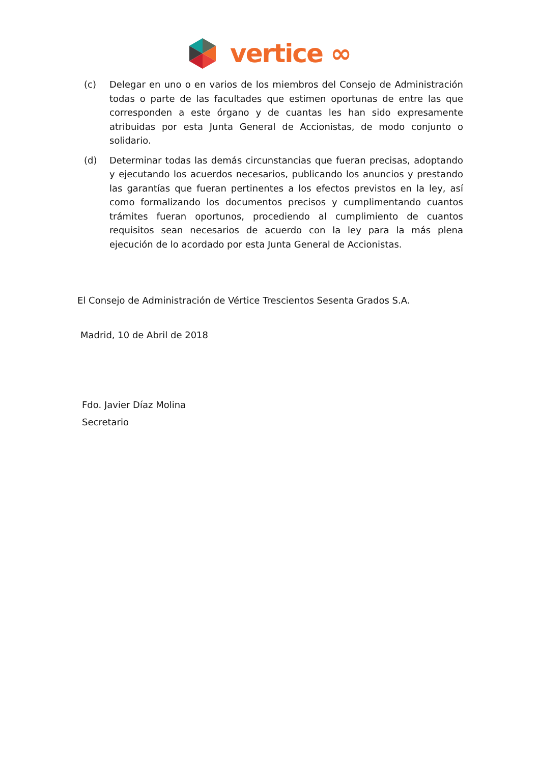vertice ∞
(c) Delegar en uno o en varios de los miembros del Consejo de Administración todas o parte de las facultades que estimen oportunas de entre las que corresponden a este órgano y de cuantas les han sido expresamente atribuidas por esta Junta General de Accionistas, de modo conjunto o solidario.
(d) Determinar todas las demás circunstancias que fueran precisas, adoptando y ejecutando los acuerdos necesarios, publicando los anuncios y prestando las garantías que fueran pertinentes a los efectos previstos en la ley, así como formalizando los documentos precisos y cumplimentando cuantos trámites fueran oportunos, procediendo al cumplimiento de cuantos requisitos sean necesarios de acuerdo con la ley para la más plena ejecución de lo acordado por esta Junta General de Accionistas.
El Consejo de Administración de Vértice Trescientos Sesenta Grados S.A.
Madrid, 10 de Abril de 2018
Fdo. Javier Díaz Molina
Secretario